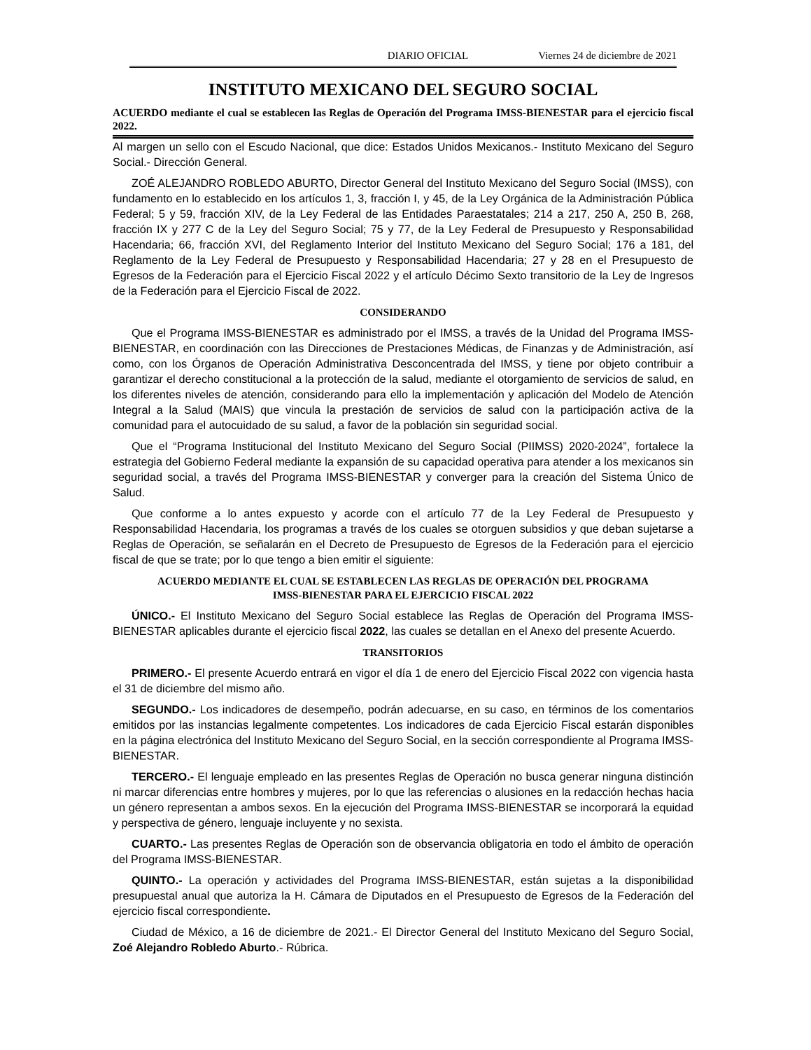DIARIO OFICIAL Viernes 24 de diciembre de 2021
INSTITUTO MEXICANO DEL SEGURO SOCIAL
ACUERDO mediante el cual se establecen las Reglas de Operación del Programa IMSS-BIENESTAR para el ejercicio fiscal 2022.
Al margen un sello con el Escudo Nacional, que dice: Estados Unidos Mexicanos.- Instituto Mexicano del Seguro Social.- Dirección General.
ZOÉ ALEJANDRO ROBLEDO ABURTO, Director General del Instituto Mexicano del Seguro Social (IMSS), con fundamento en lo establecido en los artículos 1, 3, fracción I, y 45, de la Ley Orgánica de la Administración Pública Federal; 5 y 59, fracción XIV, de la Ley Federal de las Entidades Paraestatales; 214 a 217, 250 A, 250 B, 268, fracción IX y 277 C de la Ley del Seguro Social; 75 y 77, de la Ley Federal de Presupuesto y Responsabilidad Hacendaria; 66, fracción XVI, del Reglamento Interior del Instituto Mexicano del Seguro Social; 176 a 181, del Reglamento de la Ley Federal de Presupuesto y Responsabilidad Hacendaria; 27 y 28 en el Presupuesto de Egresos de la Federación para el Ejercicio Fiscal 2022 y el artículo Décimo Sexto transitorio de la Ley de Ingresos de la Federación para el Ejercicio Fiscal de 2022.
CONSIDERANDO
Que el Programa IMSS-BIENESTAR es administrado por el IMSS, a través de la Unidad del Programa IMSS-BIENESTAR, en coordinación con las Direcciones de Prestaciones Médicas, de Finanzas y de Administración, así como, con los Órganos de Operación Administrativa Desconcentrada del IMSS, y tiene por objeto contribuir a garantizar el derecho constitucional a la protección de la salud, mediante el otorgamiento de servicios de salud, en los diferentes niveles de atención, considerando para ello la implementación y aplicación del Modelo de Atención Integral a la Salud (MAIS) que vincula la prestación de servicios de salud con la participación activa de la comunidad para el autocuidado de su salud, a favor de la población sin seguridad social.
Que el “Programa Institucional del Instituto Mexicano del Seguro Social (PIIMSS) 2020-2024”, fortalece la estrategia del Gobierno Federal mediante la expansión de su capacidad operativa para atender a los mexicanos sin seguridad social, a través del Programa IMSS-BIENESTAR y converger para la creación del Sistema Único de Salud.
Que conforme a lo antes expuesto y acorde con el artículo 77 de la Ley Federal de Presupuesto y Responsabilidad Hacendaria, los programas a través de los cuales se otorguen subsidios y que deban sujetarse a Reglas de Operación, se señalarán en el Decreto de Presupuesto de Egresos de la Federación para el ejercicio fiscal de que se trate; por lo que tengo a bien emitir el siguiente:
ACUERDO MEDIANTE EL CUAL SE ESTABLECEN LAS REGLAS DE OPERACIÓN DEL PROGRAMA
IMSS-BIENESTAR PARA EL EJERCICIO FISCAL 2022
ÚNICO.- El Instituto Mexicano del Seguro Social establece las Reglas de Operación del Programa IMSS-BIENESTAR aplicables durante el ejercicio fiscal 2022, las cuales se detallan en el Anexo del presente Acuerdo.
TRANSITORIOS
PRIMERO.- El presente Acuerdo entrará en vigor el día 1 de enero del Ejercicio Fiscal 2022 con vigencia hasta el 31 de diciembre del mismo año.
SEGUNDO.- Los indicadores de desempeño, podrán adecuarse, en su caso, en términos de los comentarios emitidos por las instancias legalmente competentes. Los indicadores de cada Ejercicio Fiscal estarán disponibles en la página electrónica del Instituto Mexicano del Seguro Social, en la sección correspondiente al Programa IMSS-BIENESTAR.
TERCERO.- El lenguaje empleado en las presentes Reglas de Operación no busca generar ninguna distinción ni marcar diferencias entre hombres y mujeres, por lo que las referencias o alusiones en la redacción hechas hacia un género representan a ambos sexos. En la ejecución del Programa IMSS-BIENESTAR se incorporará la equidad y perspectiva de género, lenguaje incluyente y no sexista.
CUARTO.- Las presentes Reglas de Operación son de observancia obligatoria en todo el ámbito de operación del Programa IMSS-BIENESTAR.
QUINTO.- La operación y actividades del Programa IMSS-BIENESTAR, están sujetas a la disponibilidad presupuestal anual que autoriza la H. Cámara de Diputados en el Presupuesto de Egresos de la Federación del ejercicio fiscal correspondiente.
Ciudad de México, a 16 de diciembre de 2021.- El Director General del Instituto Mexicano del Seguro Social, Zoé Alejandro Robledo Aburto.- Rúbrica.